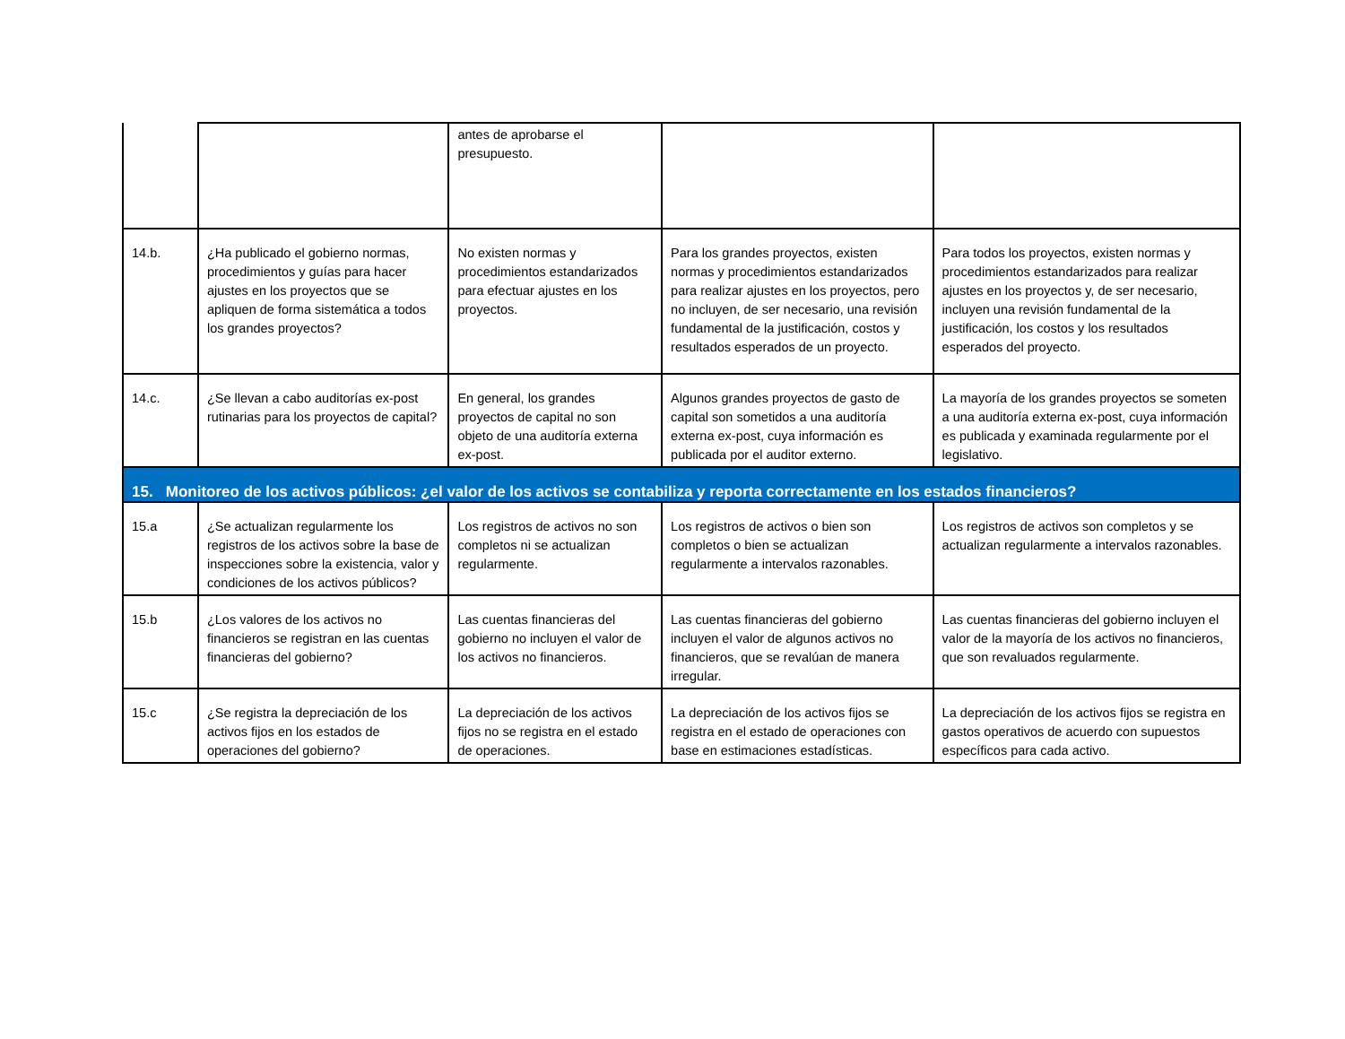| | | antes de aprobarse el presupuesto. | | |
| 14.b. | ¿Ha publicado el gobierno normas, procedimientos y guías para hacer ajustes en los proyectos que se apliquen de forma sistemática a todos los grandes proyectos? | No existen normas y procedimientos estandarizados para efectuar ajustes en los proyectos. | Para los grandes proyectos, existen normas y procedimientos estandarizados para realizar ajustes en los proyectos, pero no incluyen, de ser necesario, una revisión fundamental de la justificación, costos y resultados esperados de un proyecto. | Para todos los proyectos, existen normas y procedimientos estandarizados para realizar ajustes en los proyectos y, de ser necesario, incluyen una revisión fundamental de la justificación, los costos y los resultados esperados del proyecto. |
| 14.c. | ¿Se llevan a cabo auditorías ex-post rutinarias para los proyectos de capital? | En general, los grandes proyectos de capital no son objeto de una auditoría externa ex-post. | Algunos grandes proyectos de gasto de capital son sometidos a una auditoría externa ex-post, cuya información es publicada por el auditor externo. | La mayoría de los grandes proyectos se someten a una auditoría externa ex-post, cuya información es publicada y examinada regularmente por el legislativo. |
| 15. Monitoreo de los activos públicos: ¿el valor de los activos se contabiliza y reporta correctamente en los estados financieros? | | | | |
| 15.a | ¿Se actualizan regularmente los registros de los activos sobre la base de inspecciones sobre la existencia, valor y condiciones de los activos públicos? | Los registros de activos no son completos ni se actualizan regularmente. | Los registros de activos o bien son completos o bien se actualizan regularmente a intervalos razonables. | Los registros de activos son completos y se actualizan regularmente a intervalos razonables. |
| 15.b | ¿Los valores de los activos no financieros se registran en las cuentas financieras del gobierno? | Las cuentas financieras del gobierno no incluyen el valor de los activos no financieros. | Las cuentas financieras del gobierno incluyen el valor de algunos activos no financieros, que se revalúan de manera irregular. | Las cuentas financieras del gobierno incluyen el valor de la mayoría de los activos no financieros, que son revaluados regularmente. |
| 15.c | ¿Se registra la depreciación de los activos fijos en los estados de operaciones del gobierno? | La depreciación de los activos fijos no se registra en el estado de operaciones. | La depreciación de los activos fijos se registra en el estado de operaciones con base en estimaciones estadísticas. | La depreciación de los activos fijos se registra en gastos operativos de acuerdo con supuestos específicos para cada activo. |